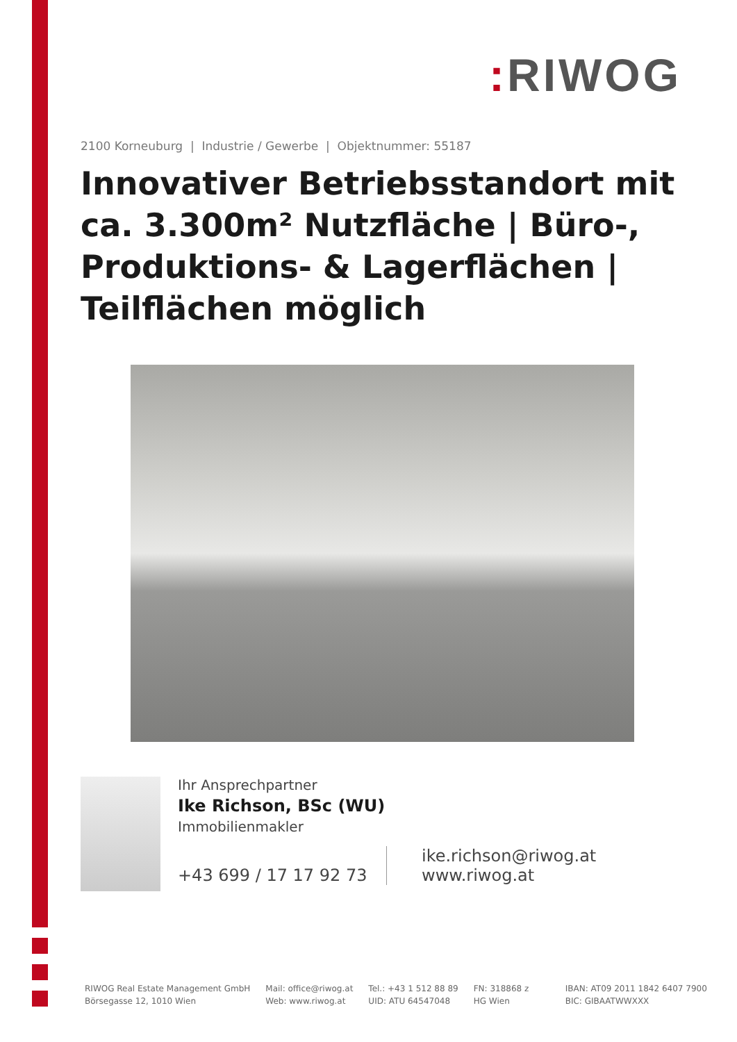: RIWOG
2100 Korneuburg | Industrie / Gewerbe | Objektnummer: 55187
Innovativer Betriebsstandort mit ca. 3.300m² Nutzfläche | Büro-, Produktions- & Lagerflächen | Teilflächen möglich
Ihr Ansprechpartner
Ike Richson, BSc (WU)
Immobilienmakler
+43 699 / 17 17 92 73
ike.richson@riwog.at
www.riwog.at
RIWOG Real Estate Management GmbH
Börsegasse 12, 1010 Wien
Mail: office@riwog.at
Web: www.riwog.at
Tel.: +43 1 512 88 89
UID: ATU 64547048
FN: 318868 z
HG Wien
IBAN: AT09 2011 1842 6407 7900
BIC: GIBAATWWXXX